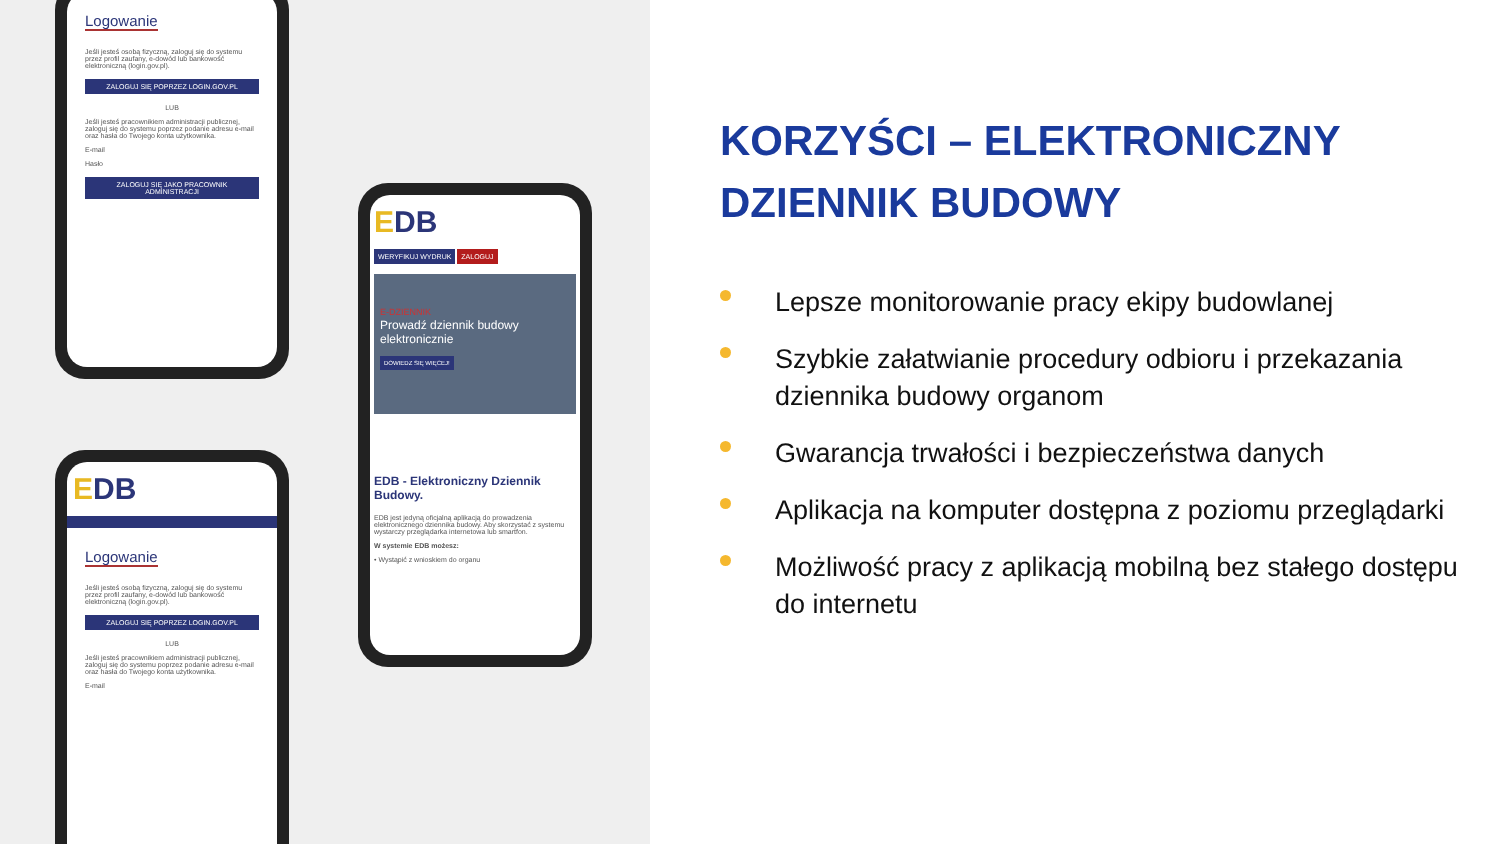Logowanie
Jeśli jesteś osobą fizyczną, zaloguj się do systemu przez profil zaufany, e-dowód lub bankowość elektroniczną (login.gov.pl).
ZALOGUJ SIĘ POPRZEZ LOGIN.GOV.PL
LUB
Jeśli jesteś pracownikiem administracji publicznej, zaloguj się do systemu poprzez podanie adresu e-mail oraz hasła do Twojego konta użytkownika.
E-mail
Hasło
ZALOGUJ SIĘ JAKO PRACOWNIK ADMINISTRACJI
EDB
WERYFIKUJ WYDRUK ZALOGUJ
E-DZIENNIK
Prowadź dziennik budowy elektronicznie
DOWIEDZ SIĘ WIĘCEJ!
EDB - Elektroniczny Dziennik Budowy.
EDB jest jedyną oficjalną aplikacją do prowadzenia elektronicznego dziennika budowy. Aby skorzystać z systemu wystarczy przeglądarka internetowa lub smartfon.
W systemie EDB możesz:
• Wystąpić z wnioskiem do organu
EDB
Logowanie
Jeśli jesteś osobą fizyczną, zaloguj się do systemu przez profil zaufany, e-dowód lub bankowość elektroniczną (login.gov.pl).
ZALOGUJ SIĘ POPRZEZ LOGIN.GOV.PL
LUB
Jeśli jesteś pracownikiem administracji publicznej, zaloguj się do systemu poprzez podanie adresu e-mail oraz hasła do Twojego konta użytkownika.
E-mail
KORZYŚCI – ELEKTRONICZNY DZIENNIK BUDOWY
Lepsze monitorowanie pracy ekipy budowlanej
Szybkie załatwianie procedury odbioru i przekazania dziennika budowy organom
Gwarancja trwałości i bezpieczeństwa danych
Aplikacja na komputer dostępna z poziomu przeglądarki
Możliwość pracy z aplikacją mobilną bez stałego dostępu do internetu